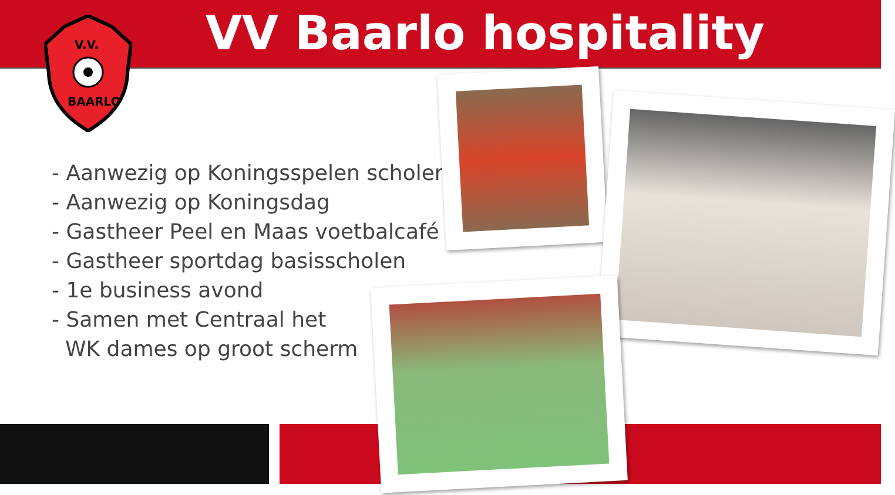VV Baarlo hospitality
V.V.
BAARLO
- Aanwezig op Koningsspelen scholen
- Aanwezig op Koningsdag
- Gastheer Peel en Maas voetbalcafé
- Gastheer sportdag basisscholen
- 1e business avond
- Samen met Centraal het
WK dames op groot scherm